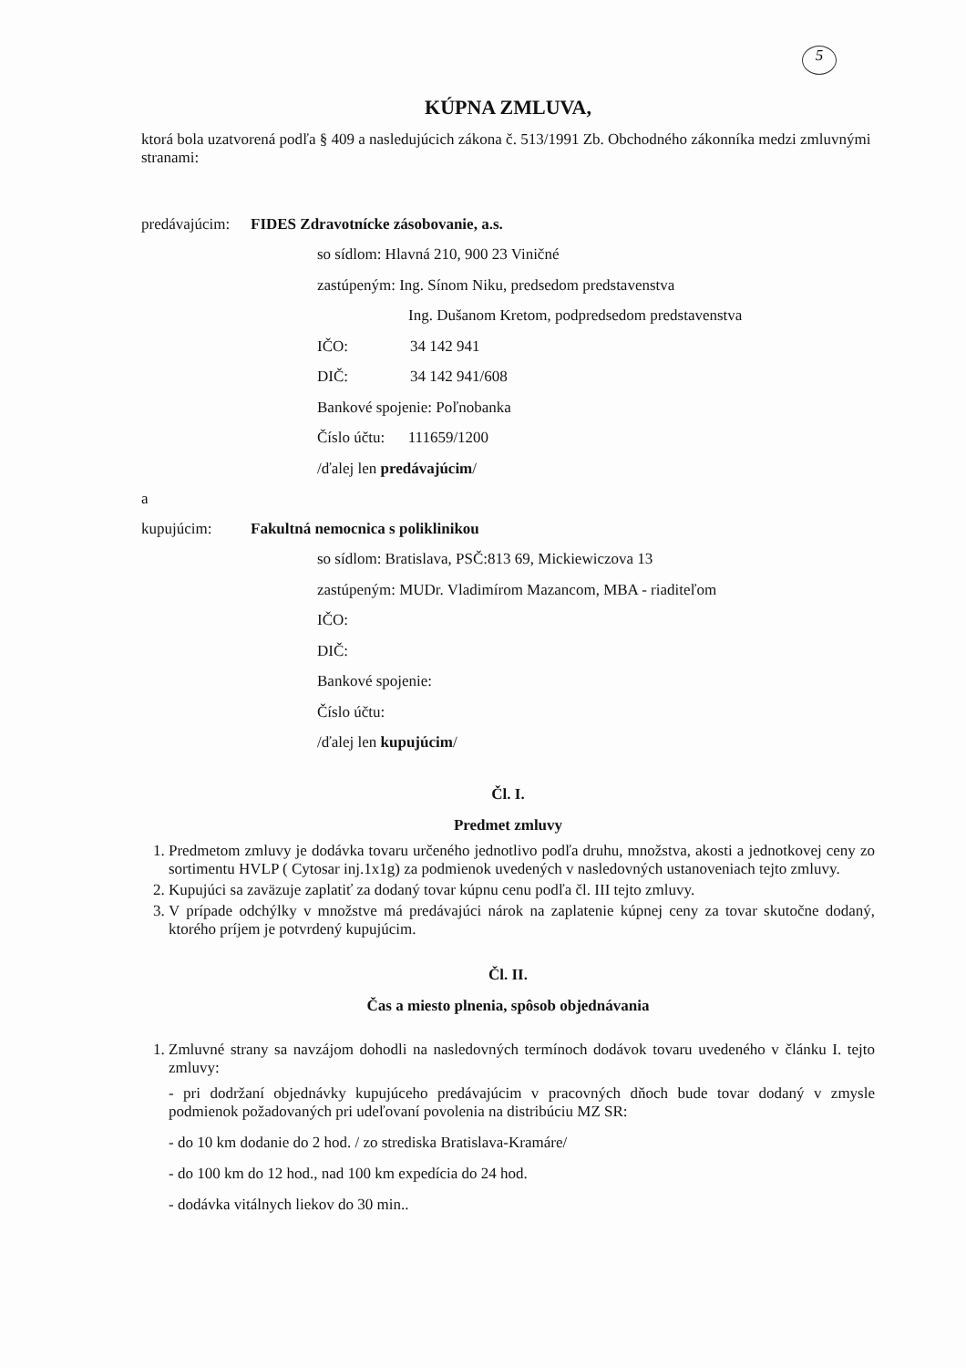5
KÚPNA ZMLUVA,
ktorá bola uzatvorená podľa § 409 a nasledujúcich zákona č. 513/1991 Zb. Obchodného zákonníka medzi zmluvnými stranami:
predávajúcim: FIDES Zdravotnícke zásobovanie, a.s.
so sídlom: Hlavná 210, 900 23 Viničné
zastúpeným: Ing. Sínom Niku, predsedom predstavenstva
Ing. Dušanom Kretom, podpredsedom predstavenstva
IČO: 34 142 941
DIČ: 34 142 941/608
Bankové spojenie: Poľnobanka
Číslo účtu: 111659/1200
/ďalej len predávajúcim/
a
kupujúcim: Fakultná nemocnica s poliklinikou
so sídlom: Bratislava, PSČ:813 69, Mickiewiczova 13
zastúpeným: MUDr. Vladimírom Mazancom, MBA - riaditeľom
IČO:
DIČ:
Bankové spojenie:
Číslo účtu:
/ďalej len kupujúcim/
Čl. I.
Predmet zmluvy
1. Predmetom zmluvy je dodávka tovaru určeného jednotlivo podľa druhu, množstva, akosti a jednotkovej ceny zo sortimentu HVLP ( Cytosar inj.1x1g) za podmienok uvedených v nasledovných ustanoveniach tejto zmluvy.
2. Kupujúci sa zaväzuje zaplatiť za dodaný tovar kúpnu cenu podľa čl. III tejto zmluvy.
3. V prípade odchýlky v množstve má predávajúci nárok na zaplatenie kúpnej ceny za tovar skutočne dodaný, ktorého príjem je potvrdený kupujúcim.
Čl. II.
Čas a miesto plnenia, spôsob objednávania
1. Zmluvné strany sa navzájom dohodli na nasledovných termínoch dodávok tovaru uvedeného v článku I. tejto zmluvy:
- pri dodržaní objednávky kupujúceho predávajúcim v pracovných dňoch bude tovar dodaný v zmysle podmienok požadovaných pri udeľovaní povolenia na distribúciu MZ SR:
- do 10 km dodanie do 2 hod. / zo strediska Bratislava-Kramáre/
- do 100 km do 12 hod., nad 100 km expedícia do 24 hod.
- dodávka vitálnych liekov do 30 min..